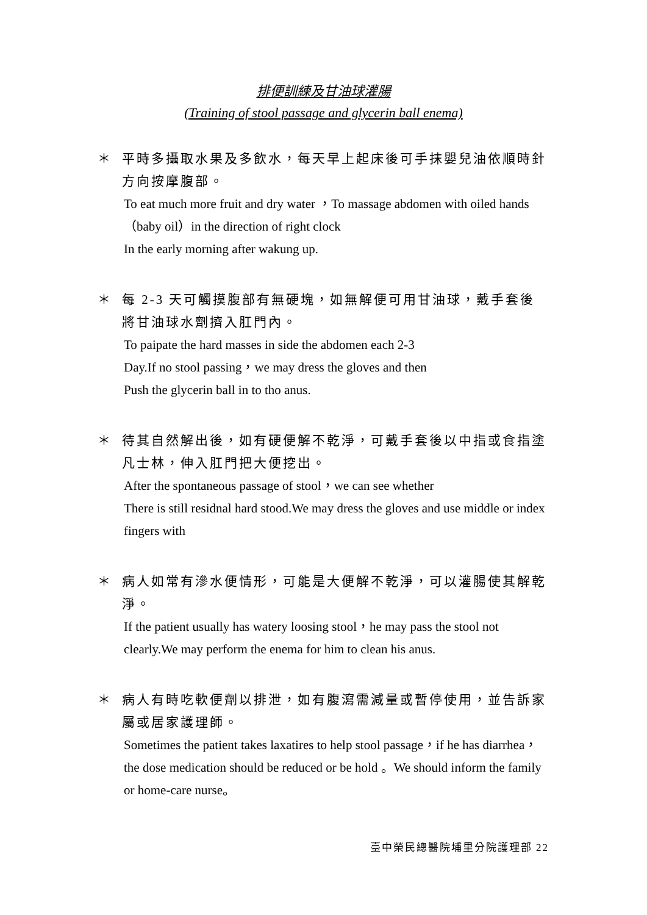排便訓練及甘油球灌腸
(Training of stool passage and glycerin ball enema)
＊
平時多攝取水果及多飲水，每天早上起床後可手抹嬰兒油依順時針方向按摩腹部。
To eat much more fruit and dry water ，To massage abdomen with oiled hands（baby oil）in the direction of right clock
In the early morning after wakung up.
＊
每 2-3 天可觸摸腹部有無硬塊，如無解便可用甘油球，戴手套後將甘油球水劑擠入肛門內。
To paipate the hard masses in side the abdomen each 2-3
Day.If no stool passing，we may dress the gloves and then
Push the glycerin ball in to tho anus.
＊
待其自然解出後，如有硬便解不乾淨，可戴手套後以中指或食指塗凡士林，伸入肛門把大便挖出。
After the spontaneous passage of stool，we can see whether
There is still residnal hard stood.We may dress the gloves and use middle or index fingers with
＊
病人如常有滲水便情形，可能是大便解不乾淨，可以灌腸使其解乾淨。
If the patient usually has watery loosing stool，he may pass the stool not clearly.We may perform the enema for him to clean his anus.
＊
病人有時吃軟便劑以排泄，如有腹瀉需減量或暫停使用，並告訴家屬或居家護理師。
Sometimes the patient takes laxatires to help stool passage，if he has diarrhea，the dose medication should be reduced or be hold 。We should inform the family or home-care nurse。
臺中榮民總醫院埔里分院護理部 22